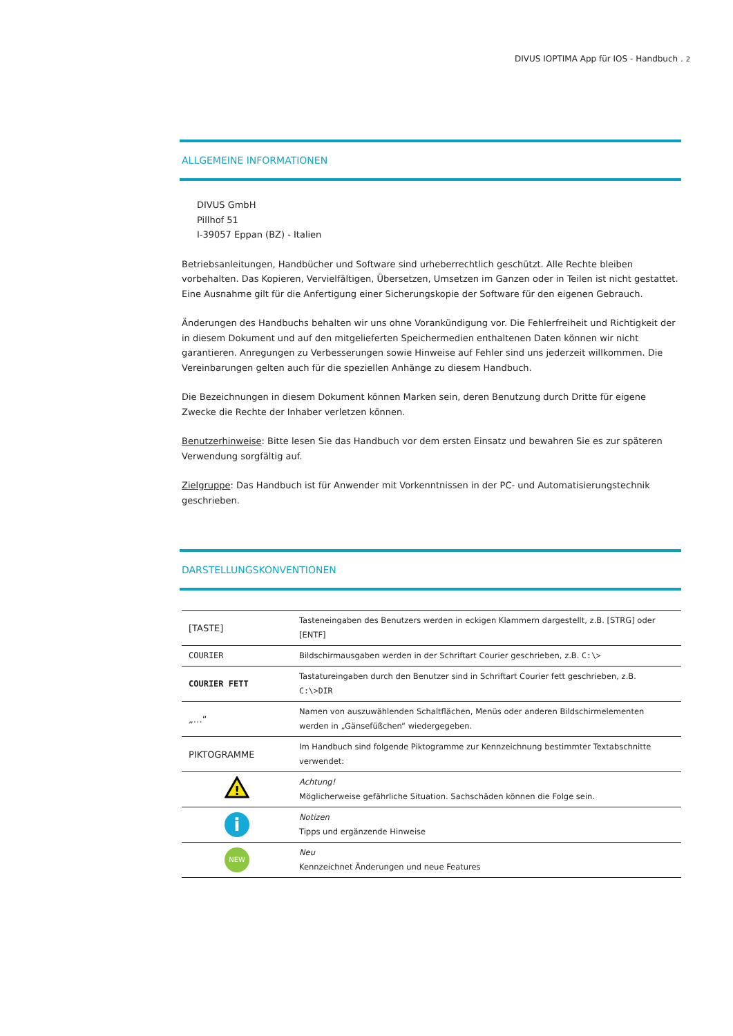DIVUS IOPTIMA App für IOS - Handbuch . 2
ALLGEMEINE INFORMATIONEN
DIVUS GmbH
Pillhof 51
I-39057 Eppan (BZ) - Italien
Betriebsanleitungen, Handbücher und Software sind urheberrechtlich geschützt. Alle Rechte bleiben vorbehalten. Das Kopieren, Vervielfältigen, Übersetzen, Umsetzen im Ganzen oder in Teilen ist nicht gestattet. Eine Ausnahme gilt für die Anfertigung einer Sicherungskopie der Software für den eigenen Gebrauch.
Änderungen des Handbuchs behalten wir uns ohne Vorankündigung vor. Die Fehlerfreiheit und Richtigkeit der in diesem Dokument und auf den mitgelieferten Speichermedien enthaltenen Daten können wir nicht garantieren. Anregungen zu Verbesserungen sowie Hinweise auf Fehler sind uns jederzeit willkommen. Die Vereinbarungen gelten auch für die speziellen Anhänge zu diesem Handbuch.
Die Bezeichnungen in diesem Dokument können Marken sein, deren Benutzung durch Dritte für eigene Zwecke die Rechte der Inhaber verletzen können.
Benutzerhinweise: Bitte lesen Sie das Handbuch vor dem ersten Einsatz und bewahren Sie es zur späteren Verwendung sorgfältig auf.
Zielgruppe: Das Handbuch ist für Anwender mit Vorkenntnissen in der PC- und Automatisierungstechnik geschrieben.
DARSTELLUNGSKONVENTIONEN
| [TASTE] | Tasteneingaben des Benutzers werden in eckigen Klammern dargestellt, z.B. [STRG] oder [ENTF] |
| COURIER | Bildschirmausgaben werden in der Schriftart Courier geschrieben, z.B. C:\> |
| COURIER FETT | Tastatureingaben durch den Benutzer sind in Schriftart Courier fett geschrieben, z.B. C:\> DIR |
| „…“ | Namen von auszuwählenden Schaltflächen, Menüs oder anderen Bildschirmelementen werden in „Gänsefüßchen“ wiedergegeben. |
| PIKTOGRAMME | Im Handbuch sind folgende Piktogramme zur Kennzeichnung bestimmter Textabschnitte verwendet: |
| ! | Achtung! Möglicherweise gefährliche Situation. Sachschäden können die Folge sein. |
| i | Notizen Tipps und ergänzende Hinweise |
| NEW | Neu Kennzeichnet Änderungen und neue Features |